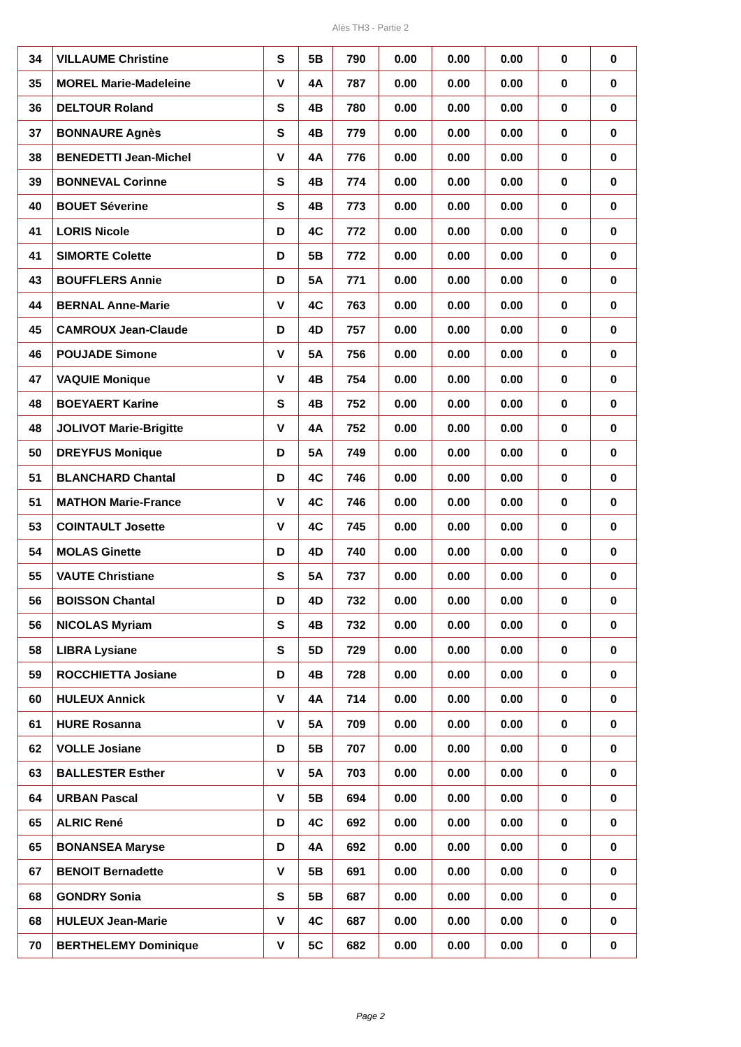Alès TH3 - Partie 2
| 34 | VILLAUME Christine | S | 5B | 790 | 0.00 | 0.00 | 0.00 | 0 | 0 |
| 35 | MOREL Marie-Madeleine | V | 4A | 787 | 0.00 | 0.00 | 0.00 | 0 | 0 |
| 36 | DELTOUR Roland | S | 4B | 780 | 0.00 | 0.00 | 0.00 | 0 | 0 |
| 37 | BONNAURE Agnès | S | 4B | 779 | 0.00 | 0.00 | 0.00 | 0 | 0 |
| 38 | BENEDETTI Jean-Michel | V | 4A | 776 | 0.00 | 0.00 | 0.00 | 0 | 0 |
| 39 | BONNEVAL Corinne | S | 4B | 774 | 0.00 | 0.00 | 0.00 | 0 | 0 |
| 40 | BOUET Séverine | S | 4B | 773 | 0.00 | 0.00 | 0.00 | 0 | 0 |
| 41 | LORIS Nicole | D | 4C | 772 | 0.00 | 0.00 | 0.00 | 0 | 0 |
| 41 | SIMORTE Colette | D | 5B | 772 | 0.00 | 0.00 | 0.00 | 0 | 0 |
| 43 | BOUFFLERS Annie | D | 5A | 771 | 0.00 | 0.00 | 0.00 | 0 | 0 |
| 44 | BERNAL Anne-Marie | V | 4C | 763 | 0.00 | 0.00 | 0.00 | 0 | 0 |
| 45 | CAMROUX Jean-Claude | D | 4D | 757 | 0.00 | 0.00 | 0.00 | 0 | 0 |
| 46 | POUJADE Simone | V | 5A | 756 | 0.00 | 0.00 | 0.00 | 0 | 0 |
| 47 | VAQUIE Monique | V | 4B | 754 | 0.00 | 0.00 | 0.00 | 0 | 0 |
| 48 | BOEYAERT Karine | S | 4B | 752 | 0.00 | 0.00 | 0.00 | 0 | 0 |
| 48 | JOLIVOT Marie-Brigitte | V | 4A | 752 | 0.00 | 0.00 | 0.00 | 0 | 0 |
| 50 | DREYFUS Monique | D | 5A | 749 | 0.00 | 0.00 | 0.00 | 0 | 0 |
| 51 | BLANCHARD Chantal | D | 4C | 746 | 0.00 | 0.00 | 0.00 | 0 | 0 |
| 51 | MATHON Marie-France | V | 4C | 746 | 0.00 | 0.00 | 0.00 | 0 | 0 |
| 53 | COINTAULT Josette | V | 4C | 745 | 0.00 | 0.00 | 0.00 | 0 | 0 |
| 54 | MOLAS Ginette | D | 4D | 740 | 0.00 | 0.00 | 0.00 | 0 | 0 |
| 55 | VAUTE Christiane | S | 5A | 737 | 0.00 | 0.00 | 0.00 | 0 | 0 |
| 56 | BOISSON Chantal | D | 4D | 732 | 0.00 | 0.00 | 0.00 | 0 | 0 |
| 56 | NICOLAS Myriam | S | 4B | 732 | 0.00 | 0.00 | 0.00 | 0 | 0 |
| 58 | LIBRA Lysiane | S | 5D | 729 | 0.00 | 0.00 | 0.00 | 0 | 0 |
| 59 | ROCCHIETTA Josiane | D | 4B | 728 | 0.00 | 0.00 | 0.00 | 0 | 0 |
| 60 | HULEUX Annick | V | 4A | 714 | 0.00 | 0.00 | 0.00 | 0 | 0 |
| 61 | HURE Rosanna | V | 5A | 709 | 0.00 | 0.00 | 0.00 | 0 | 0 |
| 62 | VOLLE Josiane | D | 5B | 707 | 0.00 | 0.00 | 0.00 | 0 | 0 |
| 63 | BALLESTER Esther | V | 5A | 703 | 0.00 | 0.00 | 0.00 | 0 | 0 |
| 64 | URBAN Pascal | V | 5B | 694 | 0.00 | 0.00 | 0.00 | 0 | 0 |
| 65 | ALRIC René | D | 4C | 692 | 0.00 | 0.00 | 0.00 | 0 | 0 |
| 65 | BONANSEA Maryse | D | 4A | 692 | 0.00 | 0.00 | 0.00 | 0 | 0 |
| 67 | BENOIT Bernadette | V | 5B | 691 | 0.00 | 0.00 | 0.00 | 0 | 0 |
| 68 | GONDRY Sonia | S | 5B | 687 | 0.00 | 0.00 | 0.00 | 0 | 0 |
| 68 | HULEUX Jean-Marie | V | 4C | 687 | 0.00 | 0.00 | 0.00 | 0 | 0 |
| 70 | BERTHELEMY Dominique | V | 5C | 682 | 0.00 | 0.00 | 0.00 | 0 | 0 |
Page 2